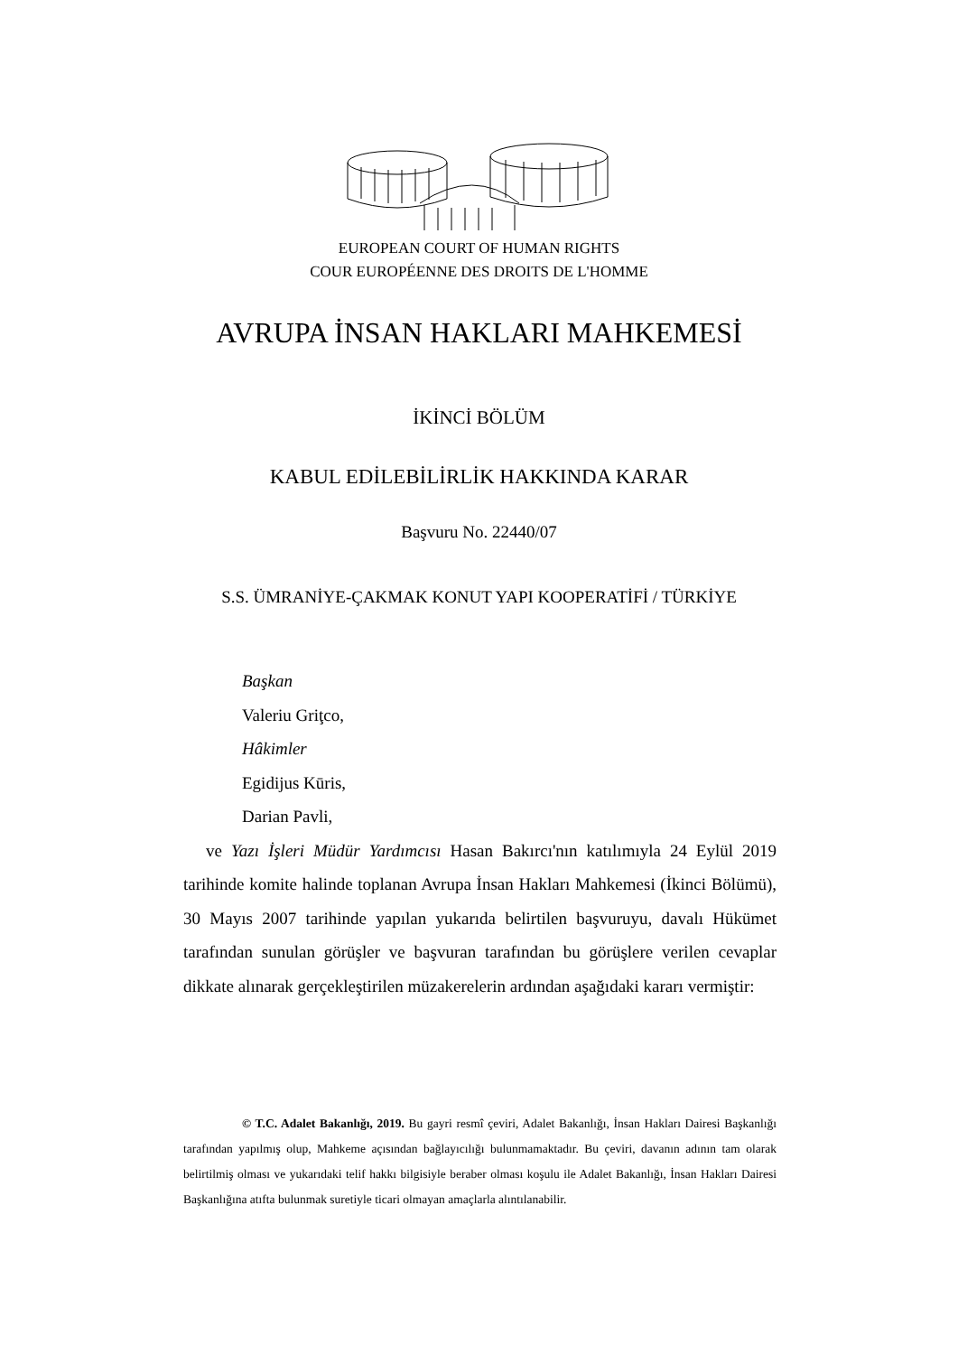EUROPEAN COURT OF HUMAN RIGHTS
COUR EUROPÉENNE DES DROITS DE L'HOMME
AVRUPA İNSAN HAKLARI MAHKEMESİ
İKİNCİ BÖLÜM
KABUL EDİLEBİLİRLİK HAKKINDA KARAR
Başvuru No. 22440/07
S.S. ÜMRANİYE-ÇAKMAK KONUT YAPI KOOPERATİFİ / TÜRKİYE
Başkan
Valeriu Griţco,
Hâkimler
Egidijus Kūris,
Darian Pavli,
ve Yazı İşleri Müdür Yardımcısı Hasan Bakırcı'nın katılımıyla 24 Eylül 2019 tarihinde komite halinde toplanan Avrupa İnsan Hakları Mahkemesi (İkinci Bölümü), 30 Mayıs 2007 tarihinde yapılan yukarıda belirtilen başvuruyu, davalı Hükümet tarafından sunulan görüşler ve başvuran tarafından bu görüşlere verilen cevaplar dikkate alınarak gerçekleştirilen müzakerelerin ardından aşağıdaki kararı vermiştir:
© T.C. Adalet Bakanlığı, 2019. Bu gayri resmî çeviri, Adalet Bakanlığı, İnsan Hakları Dairesi Başkanlığı tarafından yapılmış olup, Mahkeme açısından bağlayıcılığı bulunmamaktadır. Bu çeviri, davanın adının tam olarak belirtilmiş olması ve yukarıdaki telif hakkı bilgisiyle beraber olması koşulu ile Adalet Bakanlığı, İnsan Hakları Dairesi Başkanlığına atıfta bulunmak suretiyle ticari olmayan amaçlarla alıntılanabilir.